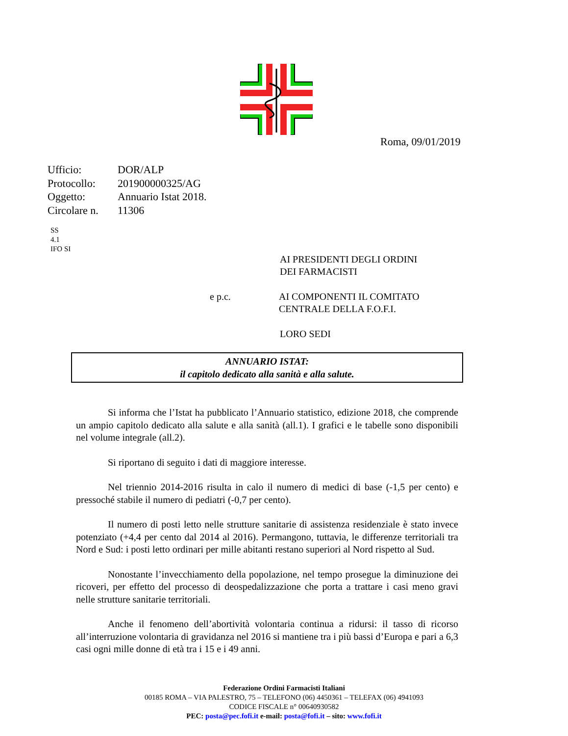Roma, 09/01/2019
| Ufficio: | DOR/ALP |
| Protocollo: | 201900000325/AG |
| Oggetto: | Annuario Istat 2018. |
| Circolare n. | 11306 |
SS
4.1
IFO SI
AI PRESIDENTI DEGLI ORDINI
DEI FARMACISTI
e p.c. AI COMPONENTI IL COMITATO
CENTRALE DELLA F.O.F.I.
LORO SEDI
ANNUARIO ISTAT:
il capitolo dedicato alla sanità e alla salute.
Si informa che l’Istat ha pubblicato l’Annuario statistico, edizione 2018, che comprende un ampio capitolo dedicato alla salute e alla sanità (all.1). I grafici e le tabelle sono disponibili nel volume integrale (all.2).
Si riportano di seguito i dati di maggiore interesse.
Nel triennio 2014-2016 risulta in calo il numero di medici di base (-1,5 per cento) e pressoché stabile il numero di pediatri (-0,7 per cento).
Il numero di posti letto nelle strutture sanitarie di assistenza residenziale è stato invece potenziato (+4,4 per cento dal 2014 al 2016). Permangono, tuttavia, le differenze territoriali tra Nord e Sud: i posti letto ordinari per mille abitanti restano superiori al Nord rispetto al Sud.
Nonostante l’invecchiamento della popolazione, nel tempo prosegue la diminuzione dei ricoveri, per effetto del processo di deospedalizzazione che porta a trattare i casi meno gravi nelle strutture sanitarie territoriali.
Anche il fenomeno dell’abortività volontaria continua a ridursi: il tasso di ricorso all’interruzione volontaria di gravidanza nel 2016 si mantiene tra i più bassi d’Europa e pari a 6,3 casi ogni mille donne di età tra i 15 e i 49 anni.
Federazione Ordini Farmacisti Italiani
00185 ROMA – VIA PALESTRO, 75 – TELEFONO (06) 4450361 – TELEFAX (06) 4941093
CODICE FISCALE n° 00640930582
PEC: posta@pec.fofi.it e-mail: posta@fofi.it – sito: www.fofi.it